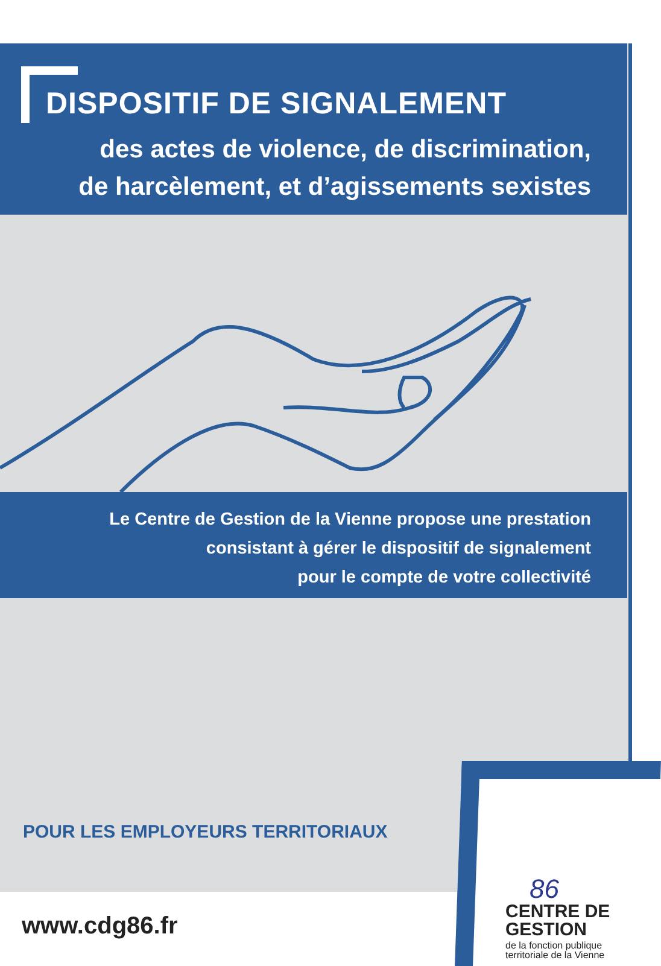DISPOSITIF DE SIGNALEMENT
des actes de violence, de discrimination,
de harcèlement, et d’agissements sexistes
Le Centre de Gestion de la Vienne propose une prestation
consistant à gérer le dispositif de signalement
pour le compte de votre collectivité
POUR LES EMPLOYEURS TERRITORIAUX
86
CENTRE DE
GESTION
de la fonction publique
territoriale de la Vienne
www.cdg86.fr